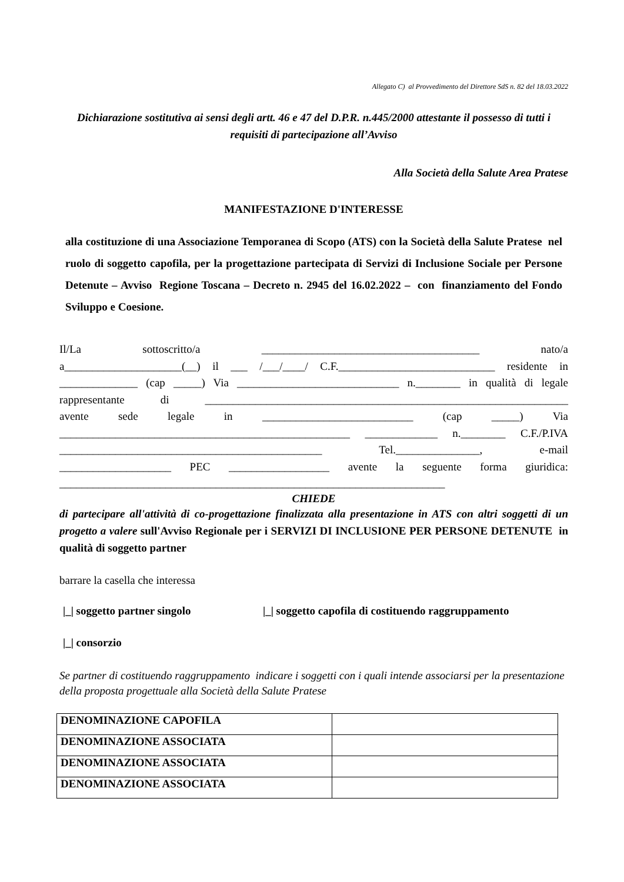Allegato C) al Provvedimento del Direttore SdS n. 82 del 18.03.2022
Dichiarazione sostitutiva ai sensi degli artt. 46 e 47 del D.P.R. n.445/2000 attestante il possesso di tutti i requisiti di partecipazione all’Avviso
Alla Società della Salute Area Pratese
MANIFESTAZIONE D'INTERESSE
alla costituzione di una Associazione Temporanea di Scopo (ATS) con la Società della Salute Pratese nel ruolo di soggetto capofila, per la progettazione partecipata di Servizi di Inclusione Sociale per Persone Detenute – Avviso Regione Toscana – Decreto n. 2945 del 16.02.2022 – con finanziamento del Fondo Sviluppo e Coesione.
Il/La sottoscritto/a _______________________________________ nato/a
a_____________________(__) il ___ /___/____/ C.F.____________________________ residente in
______________ (cap _____) Via _____________________________ n.________ in qualità di legale
rappresentante di _________________________________________________________________
avente sede legale in ___________________________ (cap _____) Via
____________________________________________________ _____________ n.________ C.F./P.IVA
_______________________________________________ Tel._______________, e-mail
____________________ PEC __________________ avente la seguente forma giuridica:
_____________________________________________________________________
CHIEDE
di partecipare all'attività di co-progettazione finalizzata alla presentazione in ATS con altri soggetti di un progetto a valere sull'Avviso Regionale per i SERVIZI DI INCLUSIONE PER PERSONE DETENUTE in qualità di soggetto partner
barrare la casella che interessa
|_| soggetto partner singolo |_| soggetto capofila di costituendo raggruppamento
|_| consorzio
Se partner di costituendo raggruppamento indicare i soggetti con i quali intende associarsi per la presentazione della proposta progettuale alla Società della Salute Pratese
| DENOMINAZIONE CAPOFILA | |
| DENOMINAZIONE ASSOCIATA | |
| DENOMINAZIONE ASSOCIATA | |
| DENOMINAZIONE ASSOCIATA | |